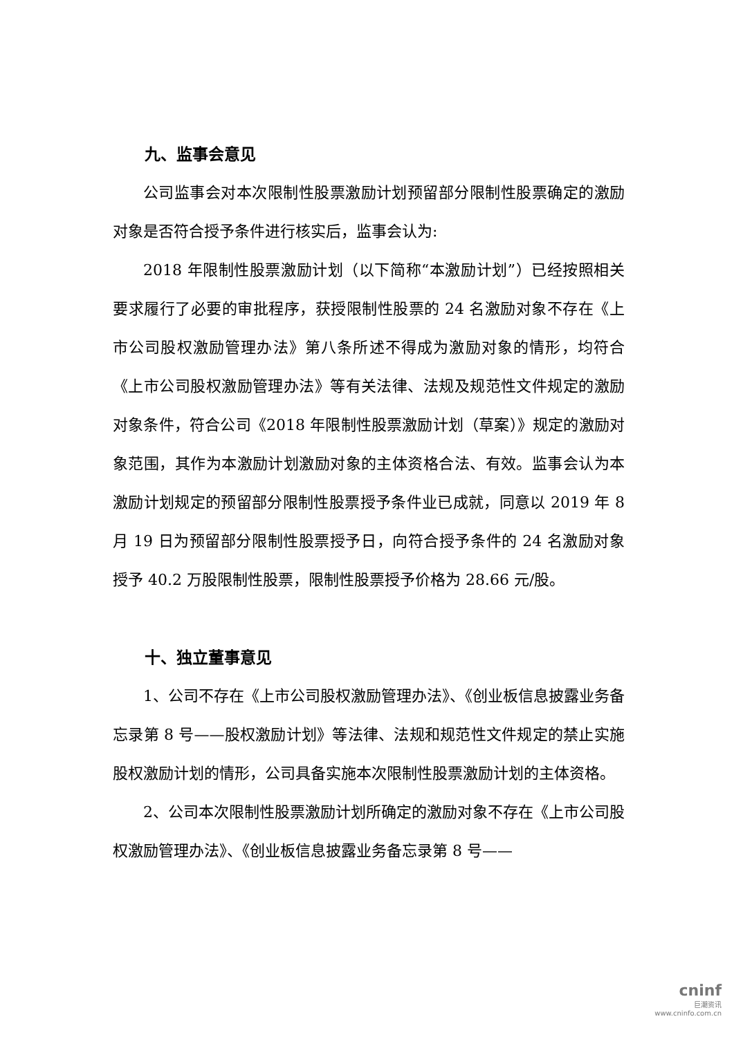九、监事会意见
公司监事会对本次限制性股票激励计划预留部分限制性股票确定的激励对象是否符合授予条件进行核实后，监事会认为:
2018 年限制性股票激励计划（以下简称“本激励计划”）已经按照相关要求履行了必要的审批程序，获授限制性股票的 24 名激励对象不存在《上市公司股权激励管理办法》第八条所述不得成为激励对象的情形，均符合《上市公司股权激励管理办法》等有关法律、法规及规范性文件规定的激励对象条件，符合公司《2018 年限制性股票激励计划（草案）》规定的激励对象范围，其作为本激励计划激励对象的主体资格合法、有效。监事会认为本激励计划规定的预留部分限制性股票授予条件业已成就，同意以 2019 年 8 月 19 日为预留部分限制性股票授予日，向符合授予条件的 24 名激励对象授予 40.2 万股限制性股票，限制性股票授予价格为 28.66 元/股。
十、独立董事意见
1、公司不存在《上市公司股权激励管理办法》、《创业板信息披露业务备忘录第 8 号——股权激励计划》等法律、法规和规范性文件规定的禁止实施股权激励计划的情形，公司具备实施本次限制性股票激励计划的主体资格。
2、公司本次限制性股票激励计划所确定的激励对象不存在《上市公司股权激励管理办法》、《创业板信息披露业务备忘录第 8 号——
cninf
巨潮资讯
www.cninfo.com.cn